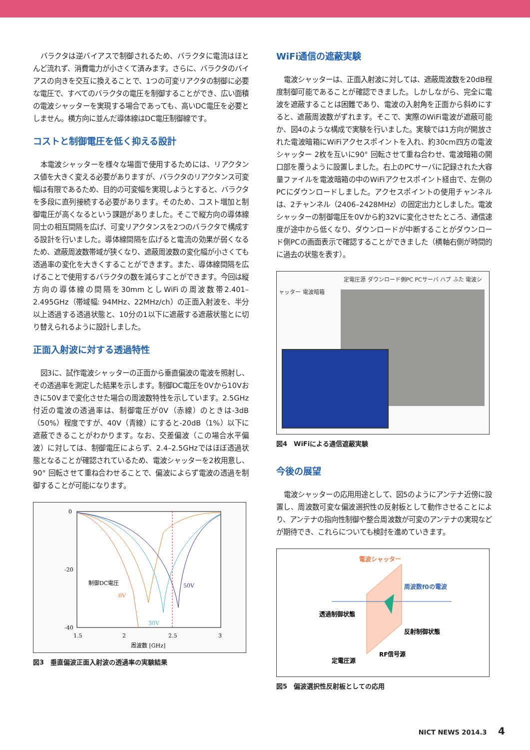バラクタは逆バイアスで制御されるため、バラクタに電流はほとんど流れず、消費電力が小さくて済みます。さらに、バラクタのバイアスの向きを交互に換えることで、1つの可変リアクタの制御に必要な電圧で、すべてのバラクタの電圧を制御することができ、広い面積の電波シャッターを実現する場合であっても、高いDC電圧を必要としません。横方向に並んだ導体線はDC電圧制御線です。
コストと制御電圧を低く抑える設計
本電波シャッターを様々な場面で使用するためには、リアクタンス値を大きく変える必要がありますが、バラクタのリアクタンス可変幅は有限であるため、目的の可変幅を実現しようとすると、バラクタを多段に直列接続する必要があります。そのため、コスト増加と制御電圧が高くなるという課題がありました。そこで縦方向の導体線同士の相互間隔を広げ、可変リアクタンスを2つのバラクタで構成する設計を行いました。導体線間隔を広げると電流の効果が弱くなるため、遮蔽周波数帯域が狭くなり、遮蔽周波数の変化幅が小さくても透過率の変化を大きくすることができます。また、導体線間隔を広げることで使用するバラクタの数を減らすことができます。今回は縦方向の導体線の間隔を30mmとしWiFiの周波数帯2.401–2.495GHz（帯域幅: 94MHz、22MHz/ch）の正面入射波を、半分以上透過する透過状態と、10分の1以下に遮蔽する遮蔽状態とに切り替えられるように設計しました。
正面入射波に対する透過特性
図3に、試作電波シャッターの正面から垂直偏波の電波を照射し、その透過率を測定した結果を示します。制御DC電圧を0Vから10Vおきに50Vまで変化させた場合の周波数特性を示しています。2.5GHz付近の電波の透過率は、制御電圧が0V（赤線）のときは-3dB（50%）程度ですが、40V（青線）にすると-20dB（1%）以下に遮蔽できることがわかります。なお、交差偏波（この場合水平偏波）に対しては、制御電圧によらず、2.4–2.5GHzではほぼ透過状態となることが確認されているため、電波シャッターを2枚用意し、90° 回転させて重ね合わせることで、偏波によらず電波の透過を制御することが可能になります。
0
-20
-40
1.5
2
2.5
3
周波数 [GHz]
制御DC電圧
50V
0V
30V
図3　垂直偏波正面入射波の透過率の実験結果
WiFi通信の遮蔽実験
電波シャッターは、正面入射波に対しては、遮蔽周波数を20dB程度制御可能であることが確認できました。しかしながら、完全に電波を遮蔽することは困難であり、電波の入射角を正面から斜めにすると、遮蔽周波数がずれます。そこで、実際のWiFi電波が遮蔽可能か、図4のような構成で実験を行いました。実験では1方向が開放された電波暗箱にWiFiアクセスポイントを入れ、約30cm四方の電波シャッター 2枚を互いに90° 回転させて重ね合わせ、電波暗箱の開口部を覆うように設置しました。右上のPCサーバに記録された大容量ファイルを電波暗箱の中のWiFiアクセスポイント経由で、左側のPCにダウンロードしました。アクセスポイントの使用チャンネルは、2チャンネル（2406–2428MHz）の固定出力としました。電波シャッターの制御電圧を0Vから約32Vに変化させたところ、通信速度が途中から低くなり、ダウンロードが中断することがダウンロード側PCの画面表示で確認することができました（横軸右側が時間的に過去の状態を表す）。
定電圧源 ダウンロード側PC PCサーバ ハブ ふた 電波シャッター 電波暗箱
図4　WiFiによる通信遮蔽実験
今後の展望
電波シャッターの応用用途として、図5のようにアンテナ近傍に設置し、周波数可変な偏波選択性の反射板として動作させることにより、アンテナの指向性制御や整合周波数が可変のアンテナの実現などが期待でき、これらについても検討を進めていきます。
電波シャッター
周波数f0の電波
透過制御状態
反射制御状態
RF信号源
定電圧源
図5　偏波選択性反射板としての応用
NICT NEWS 2014.3 4